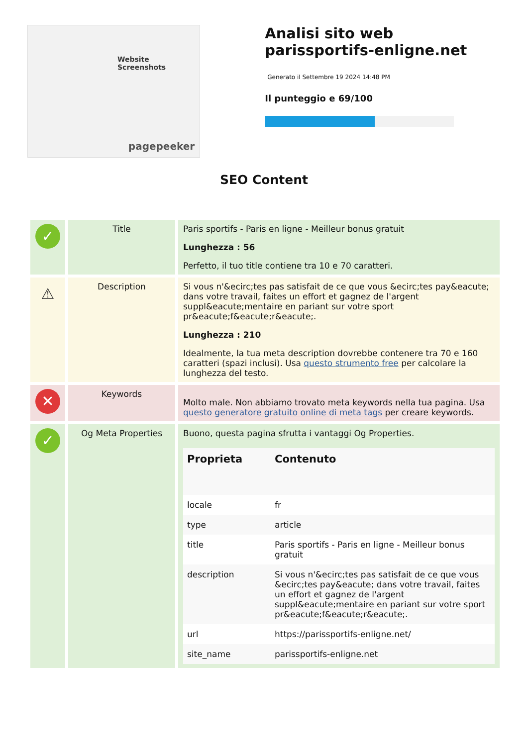Website Screenshots
pagepeeker
Analisi sito web parissportifs-enligne.net
Generato il Settembre 19 2024 14:48 PM
Il punteggio e 69/100
SEO Content
| ✓ | Title | Paris sportifs - Paris en ligne - Meilleur bonus gratuit Lunghezza : 56 Perfetto, il tuo title contiene tra 10 e 70 caratteri. |
| ⚠ | Description | Si vous n'&ecirc;tes pas satisfait de ce que vous &ecirc;tes pay&eacute; dans votre travail, faites un effort et gagnez de l'argent suppl&eacute;mentaire en pariant sur votre sport pr&eacute;f&eacute;r&eacute;. Lunghezza : 210 Idealmente, la tua meta description dovrebbe contenere tra 70 e 160 caratteri (spazi inclusi). Usa questo strumento free per calcolare la lunghezza del testo. |
| ✕ | Keywords | Molto male. Non abbiamo trovato meta keywords nella tua pagina. Usa questo generatore gratuito online di meta tags per creare keywords. |
| ✓ | Og Meta Properties | Buono, questa pagina sfrutta i vantaggi Og Properties. / Proprieta / Contenuto / / --- / --- / / locale / fr / / type / article / / title / Paris sportifs - Paris en ligne - Meilleur bonus gratuit / / description / Si vous n'&ecirc;tes pas satisfait de ce que vous &ecirc;tes pay&eacute; dans votre travail, faites un effort et gagnez de l'argent suppl&eacute;mentaire en pariant sur votre sport pr&eacute;f&eacute;r&eacute;. / / url / https://parissportifs-enligne.net/ / / site_name / parissportifs-enligne.net / |